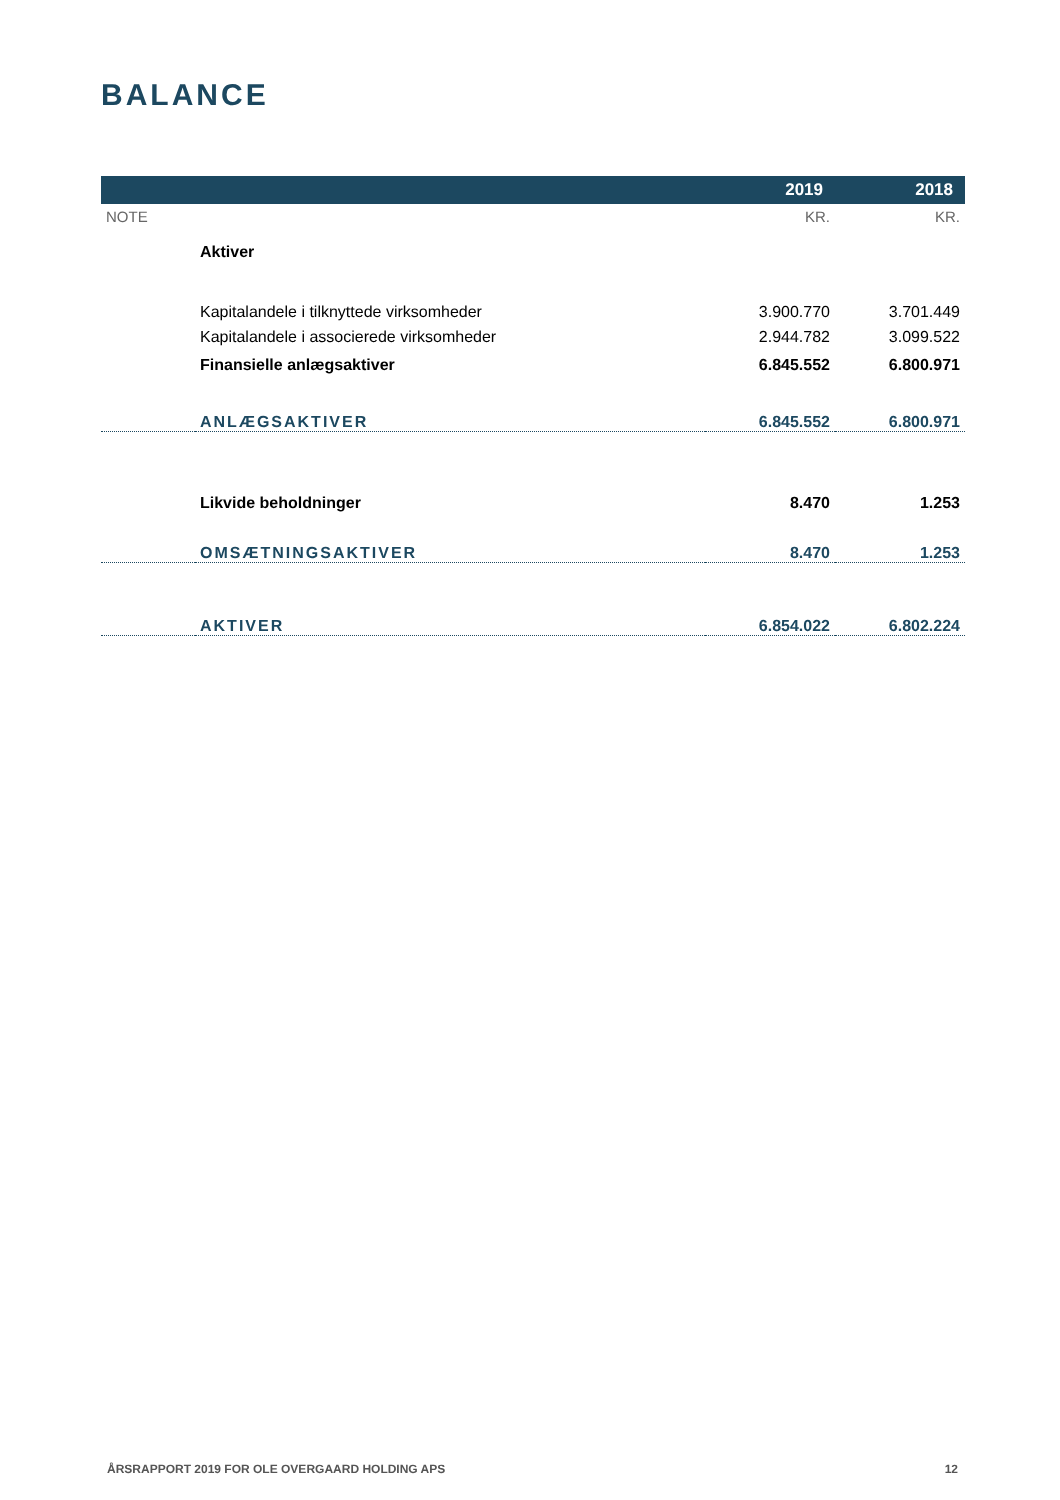BALANCE
| | | 2019 | 2018 |
| --- | --- | --- | --- |
| NOTE | | KR. | KR. |
| | Aktiver | | |
| | Kapitalandele i tilknyttede virksomheder | 3.900.770 | 3.701.449 |
| | Kapitalandele i associerede virksomheder | 2.944.782 | 3.099.522 |
| | Finansielle anlægsaktiver | 6.845.552 | 6.800.971 |
| | ANLÆGSAKTIVER | 6.845.552 | 6.800.971 |
| | Likvide beholdninger | 8.470 | 1.253 |
| | OMSÆTNINGSAKTIVER | 8.470 | 1.253 |
| | AKTIVER | 6.854.022 | 6.802.224 |
ÅRSRAPPORT 2019 FOR OLE OVERGAARD HOLDING APS 12